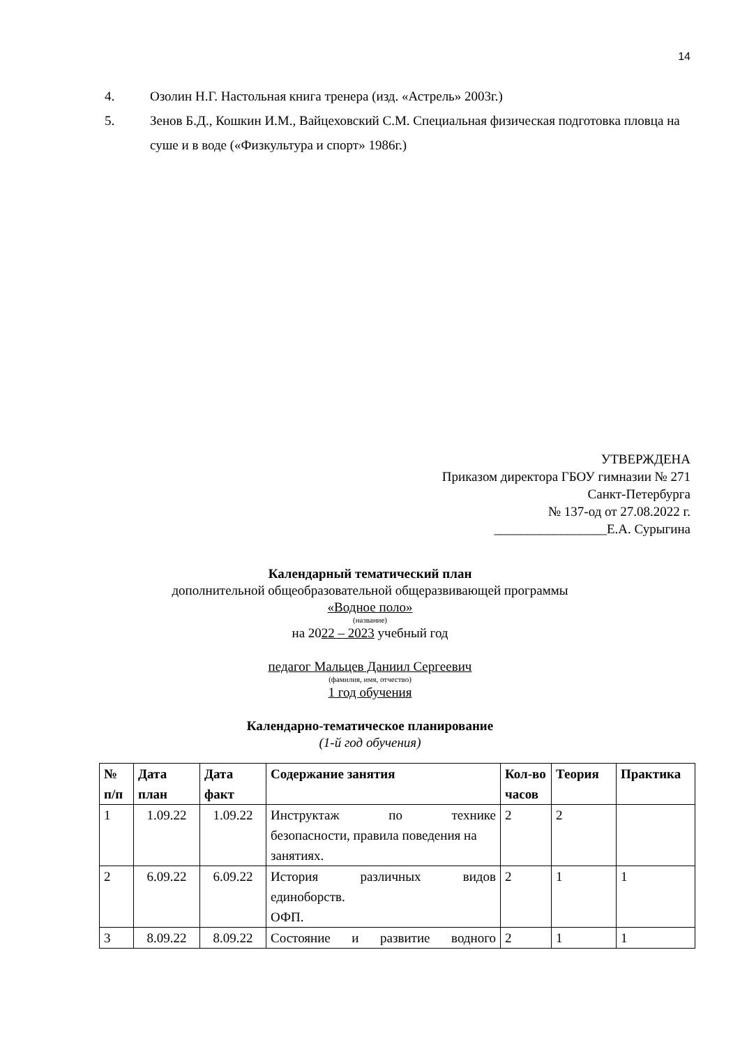14
4. Озолин Н.Г. Настольная книга тренера (изд. «Астрель» 2003г.)
5. Зенов Б.Д., Кошкин И.М., Вайцеховский С.М. Специальная физическая подготовка пловца на суше и в воде («Физкультура и спорт» 1986г.)
УТВЕРЖДЕНА
Приказом директора ГБОУ гимназии № 271
Санкт-Петербурга
№ 137-од от 27.08.2022 г.
_________________Е.А. Сурыгина
Календарный тематический план
дополнительной общеобразовательной общеразвивающей программы
«Водное поло»
(название)
на 2022 – 2023 учебный год
педагог Мальцев Даниил Сергеевич
(фамилия, имя, отчество)
1 год обучения
Календарно-тематическое планирование
(1-й год обучения)
| № п/п | Дата план | Дата факт | Содержание занятия | Кол-во часов | Теория | Практика |
| --- | --- | --- | --- | --- | --- | --- |
| 1 | 1.09.22 | 1.09.22 | Инструктаж по технике безопасности, правила поведения на занятиях. | 2 | 2 | |
| 2 | 6.09.22 | 6.09.22 | История различных видов единоборств. ОФП. | 2 | 1 | 1 |
| 3 | 8.09.22 | 8.09.22 | Состояние и развитие водного | 2 | 1 | 1 |